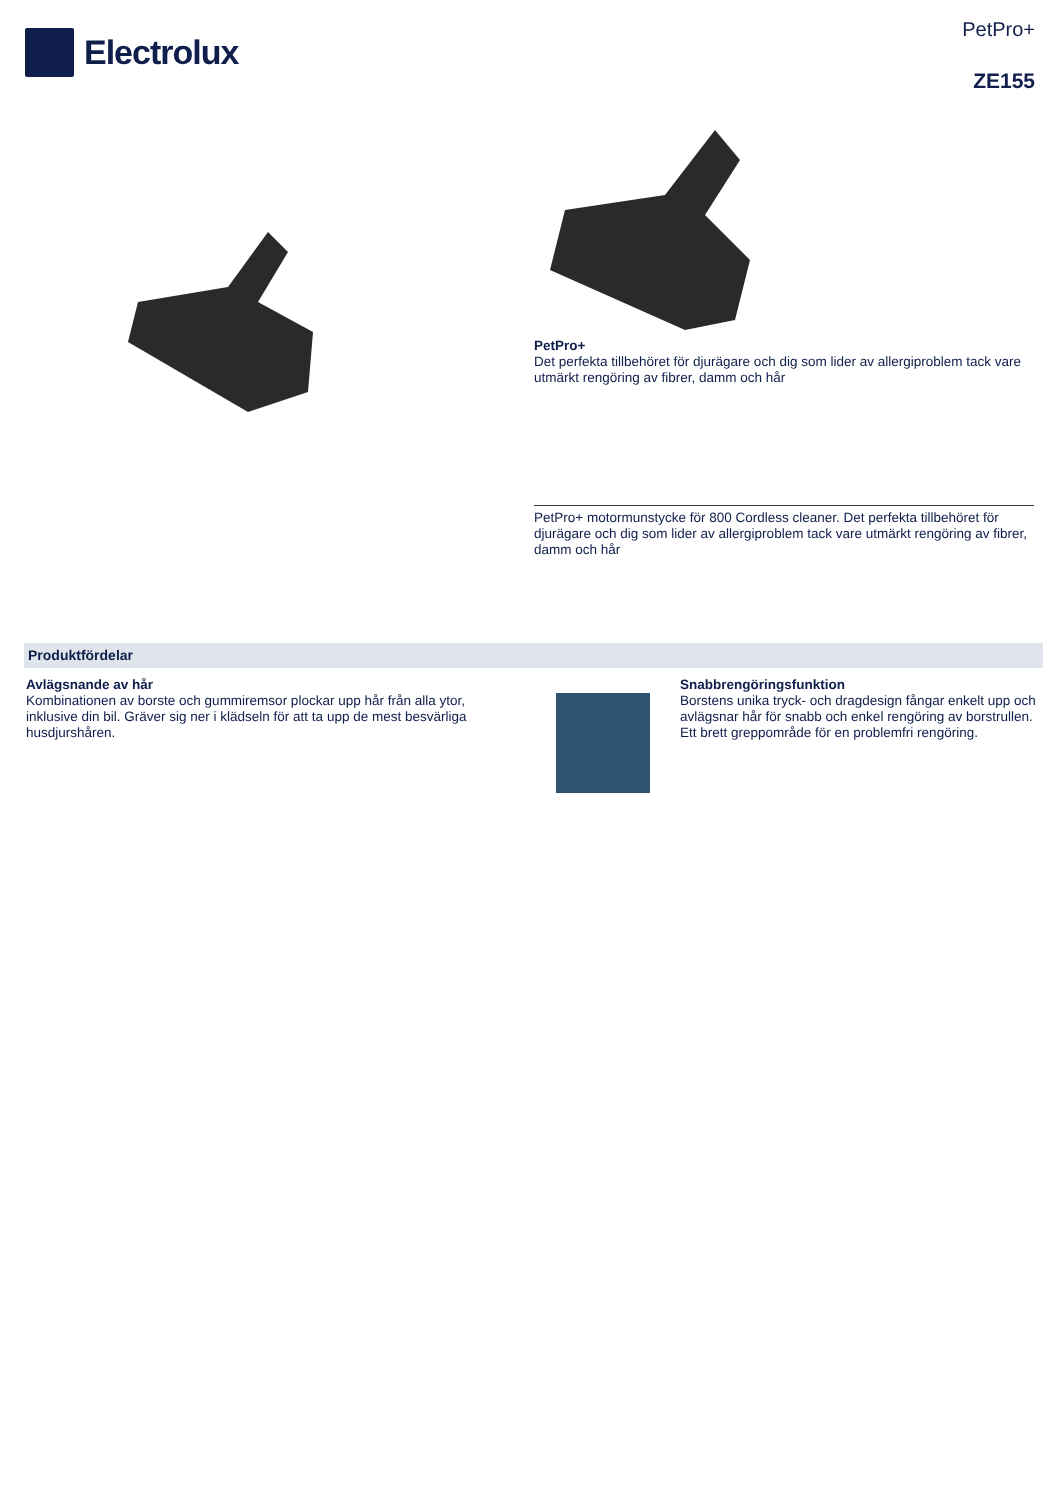Electrolux
PetPro+
ZE155
PetPro+
Det perfekta tillbehöret för djurägare och dig som lider av allergiproblem tack vare utmärkt rengöring av fibrer, damm och hår
PetPro+ motormunstycke för 800 Cordless cleaner. Det perfekta tillbehöret för djurägare och dig som lider av allergiproblem tack vare utmärkt rengöring av fibrer, damm och hår
Produktfördelar
Avlägsnande av hår
Kombinationen av borste och gummiremsor plockar upp hår från alla ytor, inklusive din bil. Gräver sig ner i klädseln för att ta upp de mest besvärliga husdjurshåren.
Snabbrengöringsfunktion
Borstens unika tryck- och dragdesign fångar enkelt upp och avlägsnar hår för snabb och enkel rengöring av borstrullen. Ett brett greppområde för en problemfri rengöring.